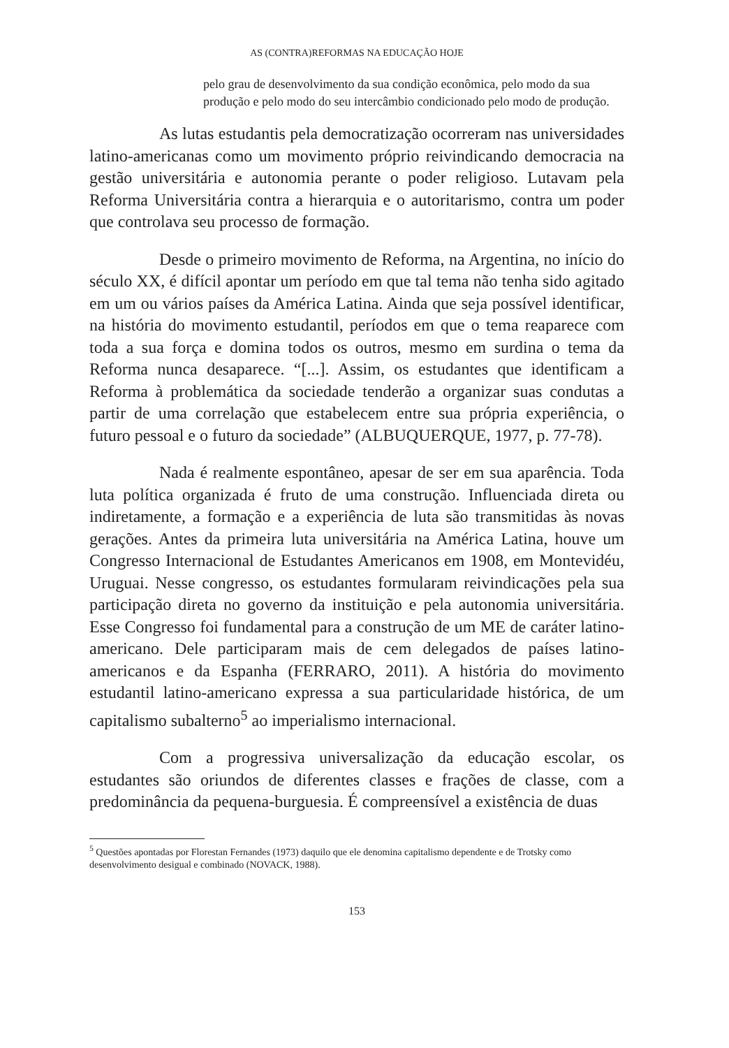AS (CONTRA)REFORMAS NA EDUCAÇÃO HOJE
pelo grau de desenvolvimento da sua condição econômica, pelo modo da sua produção e pelo modo do seu intercâmbio condicionado pelo modo de produção.
As lutas estudantis pela democratização ocorreram nas universidades latino-americanas como um movimento próprio reivindicando democracia na gestão universitária e autonomia perante o poder religioso. Lutavam pela Reforma Universitária contra a hierarquia e o autoritarismo, contra um poder que controlava seu processo de formação.
Desde o primeiro movimento de Reforma, na Argentina, no início do século XX, é difícil apontar um período em que tal tema não tenha sido agitado em um ou vários países da América Latina. Ainda que seja possível identificar, na história do movimento estudantil, períodos em que o tema reaparece com toda a sua força e domina todos os outros, mesmo em surdina o tema da Reforma nunca desaparece. “[...]. Assim, os estudantes que identificam a Reforma à problemática da sociedade tenderão a organizar suas condutas a partir de uma correlação que estabelecem entre sua própria experiência, o futuro pessoal e o futuro da sociedade” (ALBUQUERQUE, 1977, p. 77-78).
Nada é realmente espontâneo, apesar de ser em sua aparência. Toda luta política organizada é fruto de uma construção. Influenciada direta ou indiretamente, a formação e a experiência de luta são transmitidas às novas gerações. Antes da primeira luta universitária na América Latina, houve um Congresso Internacional de Estudantes Americanos em 1908, em Montevidéu, Uruguai. Nesse congresso, os estudantes formularam reivindicações pela sua participação direta no governo da instituição e pela autonomia universitária. Esse Congresso foi fundamental para a construção de um ME de caráter latino-americano. Dele participaram mais de cem delegados de países latino-americanos e da Espanha (FERRARO, 2011). A história do movimento estudantil latino-americano expressa a sua particularidade histórica, de um capitalismo subalterno<sup>5</sup> ao imperialismo internacional.
Com a progressiva universalização da educação escolar, os estudantes são oriundos de diferentes classes e frações de classe, com a predominância da pequena-burguesia. É compreensível a existência de duas
<sup>5</sup> Questões apontadas por Florestan Fernandes (1973) daquilo que ele denomina capitalismo dependente e de Trotsky como desenvolvimento desigual e combinado (NOVACK, 1988).
153